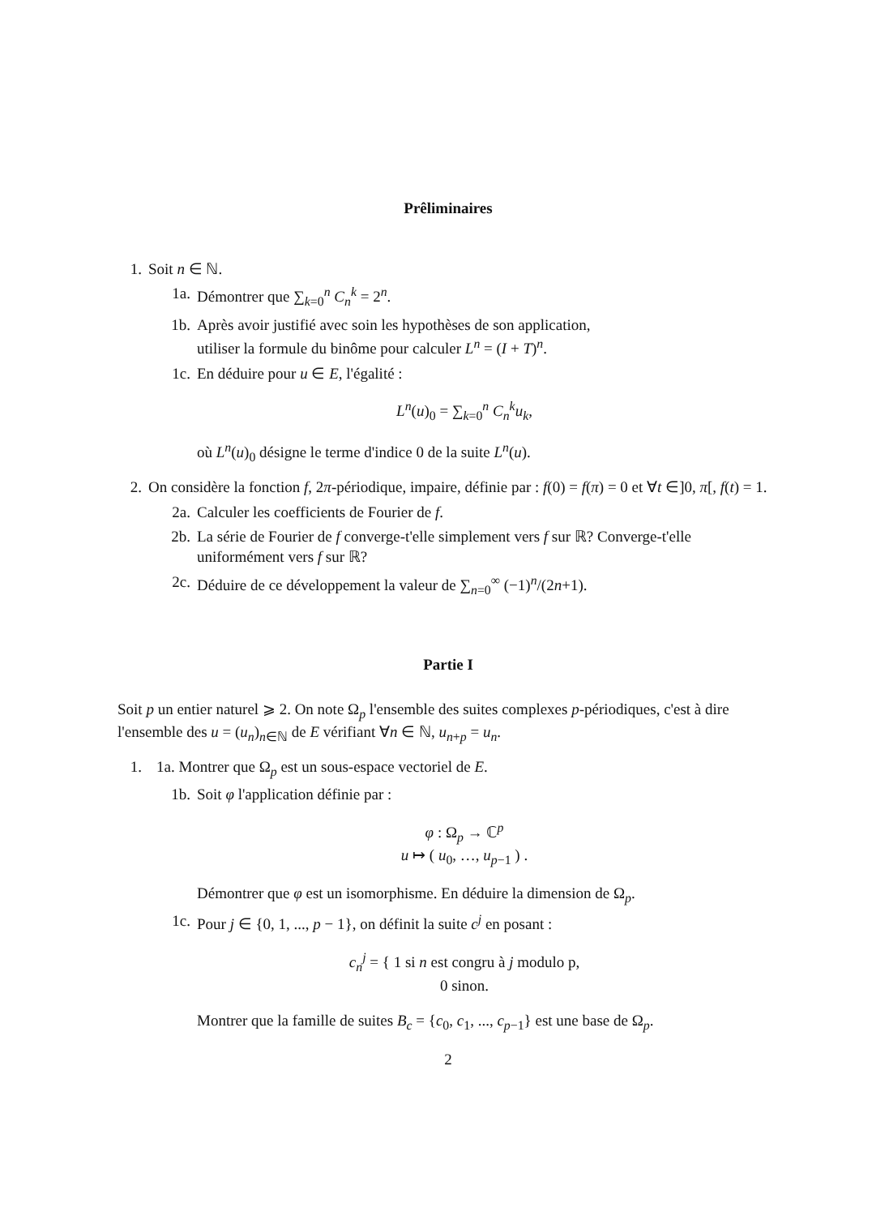Prêliminaires
1. Soit n ∈ ℕ.
1a. Démontrer que ∑<sub>k=0</sub><sup>n</sup> C<sub>n</sub><sup>k</sup> = 2<sup>n</sup>.
1b. Après avoir justifié avec soin les hypothèses de son application,
utiliser la formule du binôme pour calculer L<sup>n</sup> = (I + T)<sup>n</sup>.
1c. En déduire pour u ∈ E, l'égalité :
L<sup>n</sup>(u)<sub>0</sub> = ∑<sub>k=0</sub><sup>n</sup> C<sub>n</sub><sup>k</sup>u<sub>k</sub>,
où L<sup>n</sup>(u)<sub>0</sub> désigne le terme d'indice 0 de la suite L<sup>n</sup>(u).
2. On considère la fonction f, 2π-périodique, impaire, définie par : f(0) = f(π) = 0 et ∀t ∈]0, π[, f(t) = 1.
2a. Calculer les coefficients de Fourier de f.
2b. La série de Fourier de f converge-t'elle simplement vers f sur ℝ? Converge-t'elle uniformément vers f sur ℝ?
2c. Déduire de ce développement la valeur de ∑<sub>n=0</sub><sup>∞</sup> (−1)<sup>n</sup>/(2n+1).
Partie I
Soit p un entier naturel ⩾ 2. On note Ω<sub>p</sub> l'ensemble des suites complexes p-périodiques, c'est à dire l'ensemble des u = (u<sub>n</sub>)<sub>n∈ℕ</sub> de E vérifiant ∀n ∈ ℕ, u<sub>n+p</sub> = u<sub>n</sub>.
1. 1a. Montrer que Ω<sub>p</sub> est un sous-espace vectoriel de E.
1b. Soit φ l'application définie par :
φ : Ω<sub>p</sub> → ℂ<sup>p</sup>
u ↦ ( u<sub>0</sub>, …, u<sub>p−1</sub> ) .
Démontrer que φ est un isomorphisme. En déduire la dimension de Ω<sub>p</sub>.
1c. Pour j ∈ {0, 1, ..., p − 1}, on définit la suite c<sup>j</sup> en posant :
c<sub>n</sub><sup>j</sup> = { 1 si n est congru à j modulo p,
0 sinon.
Montrer que la famille de suites B<sub>c</sub> = {c<sub>0</sub>, c<sub>1</sub>, ..., c<sub>p−1</sub>} est une base de Ω<sub>p</sub>.
2